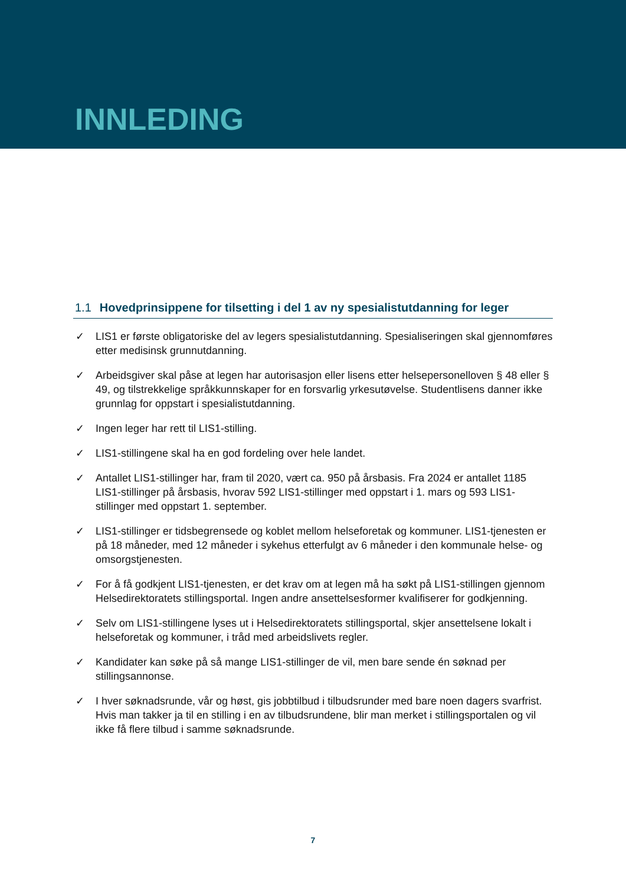INNLEDING
1.1 Hovedprinsippene for tilsetting i del 1 av ny spesialistutdanning for leger
✓ LIS1 er første obligatoriske del av legers spesialistutdanning. Spesialiseringen skal gjennomføres etter medisinsk grunnutdanning.
✓ Arbeidsgiver skal påse at legen har autorisasjon eller lisens etter helsepersonelloven § 48 eller § 49, og tilstrekkelige språkkunnskaper for en forsvarlig yrkesutøvelse. Studentlisens danner ikke grunnlag for oppstart i spesialistutdanning.
✓ Ingen leger har rett til LIS1-stilling.
✓ LIS1-stillingene skal ha en god fordeling over hele landet.
✓ Antallet LIS1-stillinger har, fram til 2020, vært ca. 950 på årsbasis. Fra 2024 er antallet 1185 LIS1-stillinger på årsbasis, hvorav 592 LIS1-stillinger med oppstart i 1. mars og 593 LIS1-stillinger med oppstart 1. september.
✓ LIS1-stillinger er tidsbegrensede og koblet mellom helseforetak og kommuner. LIS1-tjenesten er på 18 måneder, med 12 måneder i sykehus etterfulgt av 6 måneder i den kommunale helse- og omsorgstjenesten.
✓ For å få godkjent LIS1-tjenesten, er det krav om at legen må ha søkt på LIS1-stillingen gjennom Helsedirektoratets stillingsportal. Ingen andre ansettelsesformer kvalifiserer for godkjenning.
✓ Selv om LIS1-stillingene lyses ut i Helsedirektoratets stillingsportal, skjer ansettelsene lokalt i helseforetak og kommuner, i tråd med arbeidslivets regler.
✓ Kandidater kan søke på så mange LIS1-stillinger de vil, men bare sende én søknad per stillingsannonse.
✓ I hver søknadsrunde, vår og høst, gis jobbtilbud i tilbudsrunder med bare noen dagers svarfrist. Hvis man takker ja til en stilling i en av tilbudsrundene, blir man merket i stillingsportalen og vil ikke få flere tilbud i samme søknadsrunde.
7